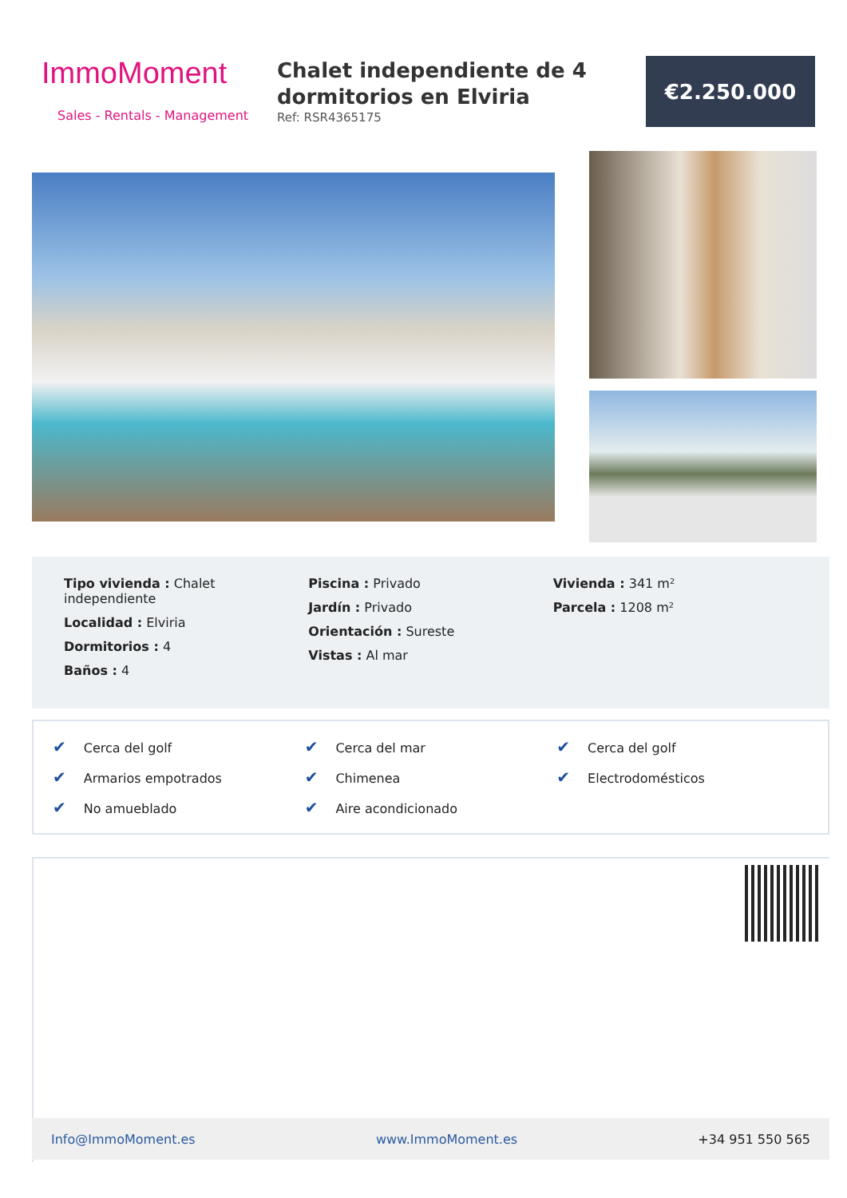ImmoMoment
Sales - Rentals - Management
Chalet independiente de 4 dormitorios en Elviria
Ref: RSR4365175
€2.250.000
Tipo vivienda : Chalet independiente
Localidad : Elviria
Dormitorios : 4
Baños : 4
Piscina : Privado
Jardín : Privado
Orientación : Sureste
Vistas : Al mar
Vivienda : 341 m²
Parcela : 1208 m²
✔ Cerca del golf
✔ Cerca del mar
✔ Cerca del golf
✔ Armarios empotrados
✔ Chimenea
✔ Electrodomésticos
✔ No amueblado
✔ Aire acondicionado
Info@ImmoMoment.es www.ImmoMoment.es +34 951 550 565